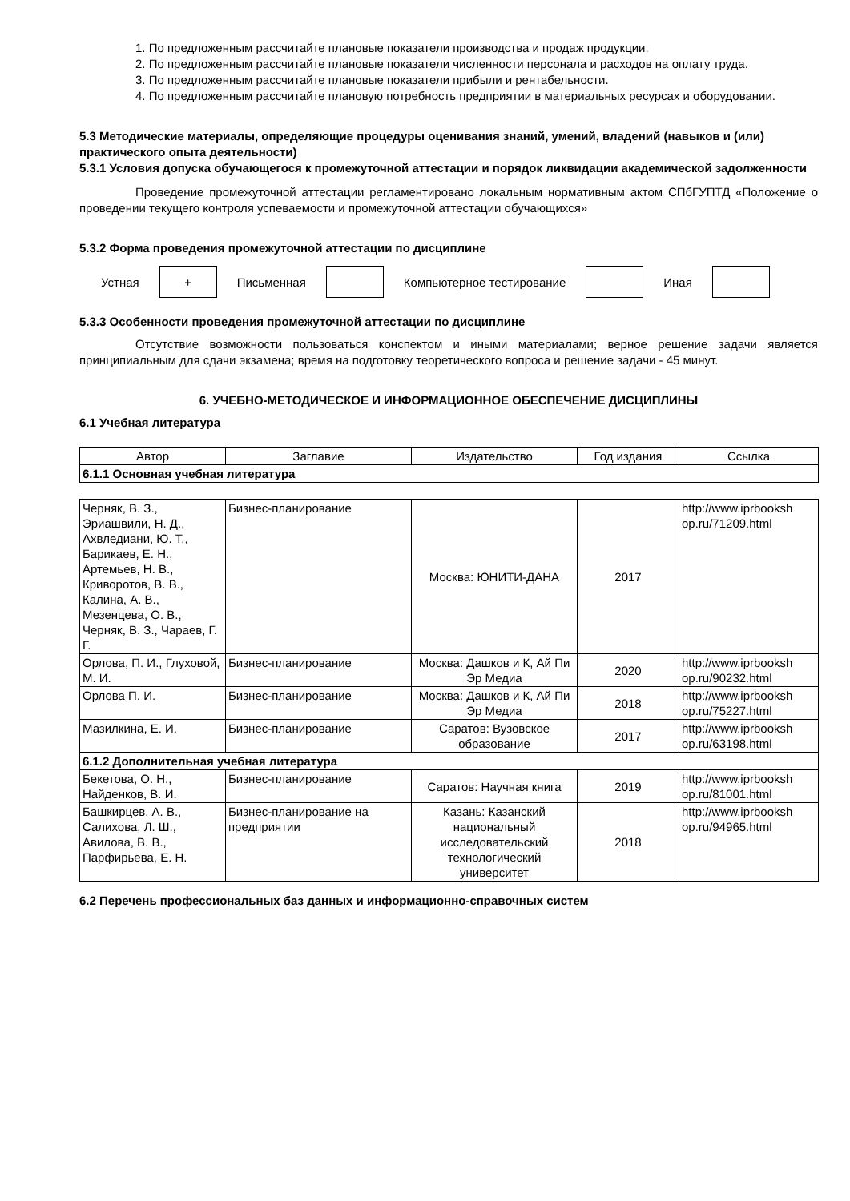1. По предложенным рассчитайте плановые показатели производства и продаж продукции.
2. По предложенным рассчитайте плановые показатели численности персонала и расходов на оплату труда.
3. По предложенным рассчитайте плановые показатели прибыли и рентабельности.
4. По предложенным рассчитайте плановую потребность предприятии в материальных ресурсах и оборудовании.
5.3 Методические материалы, определяющие процедуры оценивания знаний, умений, владений (навыков и (или) практического опыта деятельности)
5.3.1 Условия допуска обучающегося к промежуточной аттестации и порядок ликвидации академической задолженности
Проведение промежуточной аттестации регламентировано локальным нормативным актом СПбГУПТД «Положение о проведении текущего контроля успеваемости и промежуточной аттестации обучающихся»
5.3.2 Форма проведения промежуточной аттестации по дисциплине
Устная
+
Письменная Компьютерное тестирование Иная
5.3.3 Особенности проведения промежуточной аттестации по дисциплине
Отсутствие возможности пользоваться конспектом и иными материалами; верное решение задачи является принципиальным для сдачи экзамена; время на подготовку теоретического вопроса и решение задачи - 45 минут.
6. УЧЕБНО-МЕТОДИЧЕСКОЕ И ИНФОРМАЦИОННОЕ ОБЕСПЕЧЕНИЕ ДИСЦИПЛИНЫ
6.1 Учебная литература
| Автор | Заглавие | Издательство | Год издания | Ссылка |
| --- | --- | --- | --- | --- |
| 6.1.1 Основная учебная литература | | | | |
| Черняк, В. З., Эриашвили, Н. Д., Ахвледиани, Ю. Т., Барикаев, Е. Н., Артемьев, Н. В., Криворотов, В. В., Калина, А. В., Мезенцева, О. В., Черняк, В. З., Чараев, Г. Г. | Бизнес-планирование | Москва: ЮНИТИ-ДАНА | 2017 | http://www.iprbooksh op.ru/71209.html |
| Орлова, П. И., Глуховой, М. И. | Бизнес-планирование | Москва: Дашков и К, Ай Пи Эр Медиа | 2020 | http://www.iprbooksh op.ru/90232.html |
| Орлова П. И. | Бизнес-планирование | Москва: Дашков и К, Ай Пи Эр Медиа | 2018 | http://www.iprbooksh op.ru/75227.html |
| Мазилкина, Е. И. | Бизнес-планирование | Саратов: Вузовское образование | 2017 | http://www.iprbooksh op.ru/63198.html |
| 6.1.2 Дополнительная учебная литература | | | | |
| Бекетова, О. Н., Найденков, В. И. | Бизнес-планирование | Саратов: Научная книга | 2019 | http://www.iprbooksh op.ru/81001.html |
| Башкирцев, А. В., Салихова, Л. Ш., Авилова, В. В., Парфирьева, Е. Н. | Бизнес-планирование на предприятии | Казань: Казанский национальный исследовательский технологический университет | 2018 | http://www.iprbooksh op.ru/94965.html |
6.2 Перечень профессиональных баз данных и информационно-справочных систем